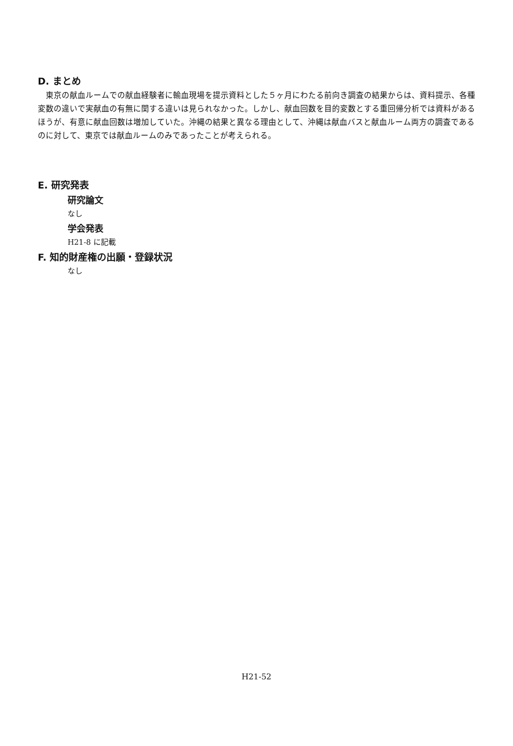D. まとめ
東京の献血ルームでの献血経験者に輸血現場を提示資料とした５ヶ月にわたる前向き調査の結果からは、資料提示、各種変数の違いで実献血の有無に関する違いは見られなかった。しかし、献血回数を目的変数とする重回帰分析では資料があるほうが、有意に献血回数は増加していた。沖縄の結果と異なる理由として、沖縄は献血バスと献血ルーム両方の調査であるのに対して、東京では献血ルームのみであったことが考えられる。
E. 研究発表
研究論文
なし
学会発表
H21-8 に記載
F. 知的財産権の出願・登録状況
なし
H21-52